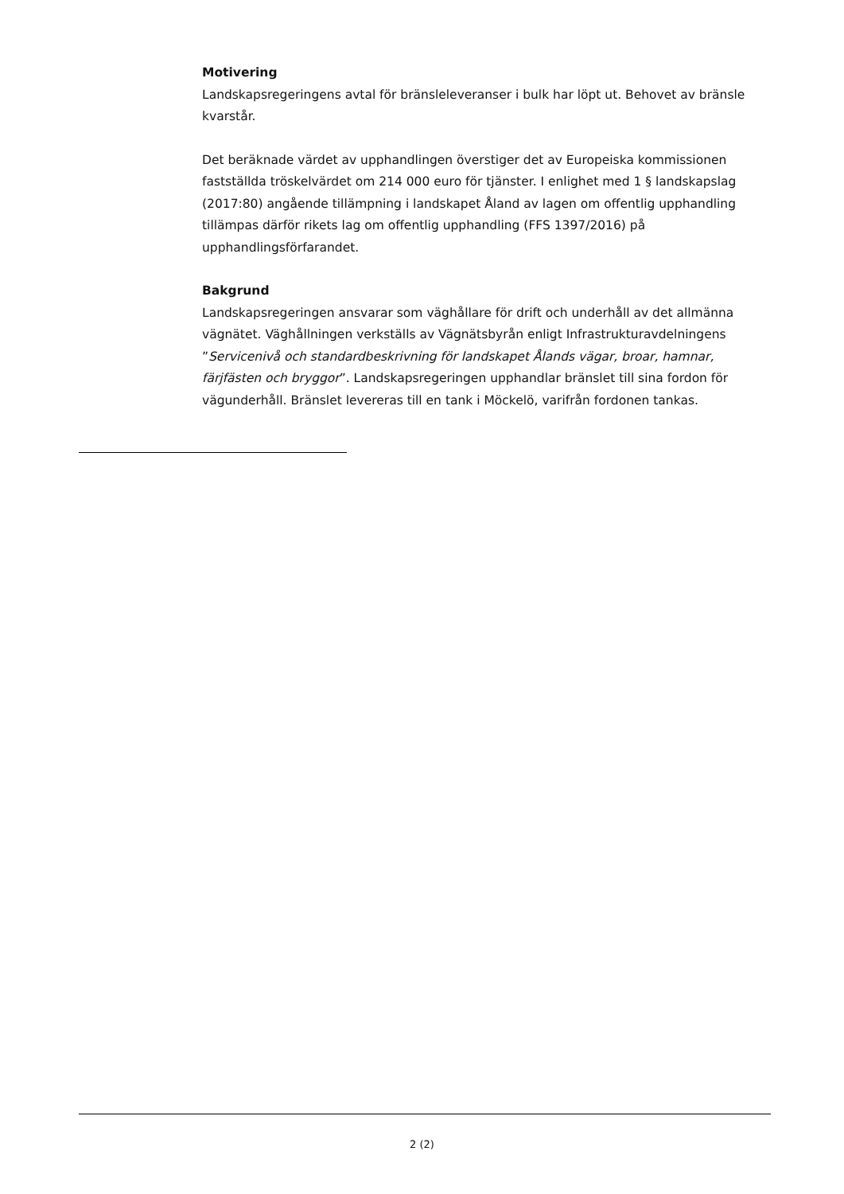Motivering
Landskapsregeringens avtal för bränsleleveranser i bulk har löpt ut. Behovet av bränsle kvarstår.
Det beräknade värdet av upphandlingen överstiger det av Europeiska kommissionen fastställda tröskelvärdet om 214 000 euro för tjänster. I enlighet med 1 § landskapslag (2017:80) angående tillämpning i landskapet Åland av lagen om offentlig upphandling tillämpas därför rikets lag om offentlig upphandling (FFS 1397/2016) på upphandlingsförfarandet.
Bakgrund
Landskapsregeringen ansvarar som väghållare för drift och underhåll av det allmänna vägnätet. Väghållningen verkställs av Vägnätsbyrån enligt Infrastrukturavdelningens ”Servicenivå och standardbeskrivning för landskapet Ålands vägar, broar, hamnar, färjfästen och bryggor”. Landskapsregeringen upphandlar bränslet till sina fordon för vägunderhåll. Bränslet levereras till en tank i Möckelö, varifrån fordonen tankas.
2 (2)